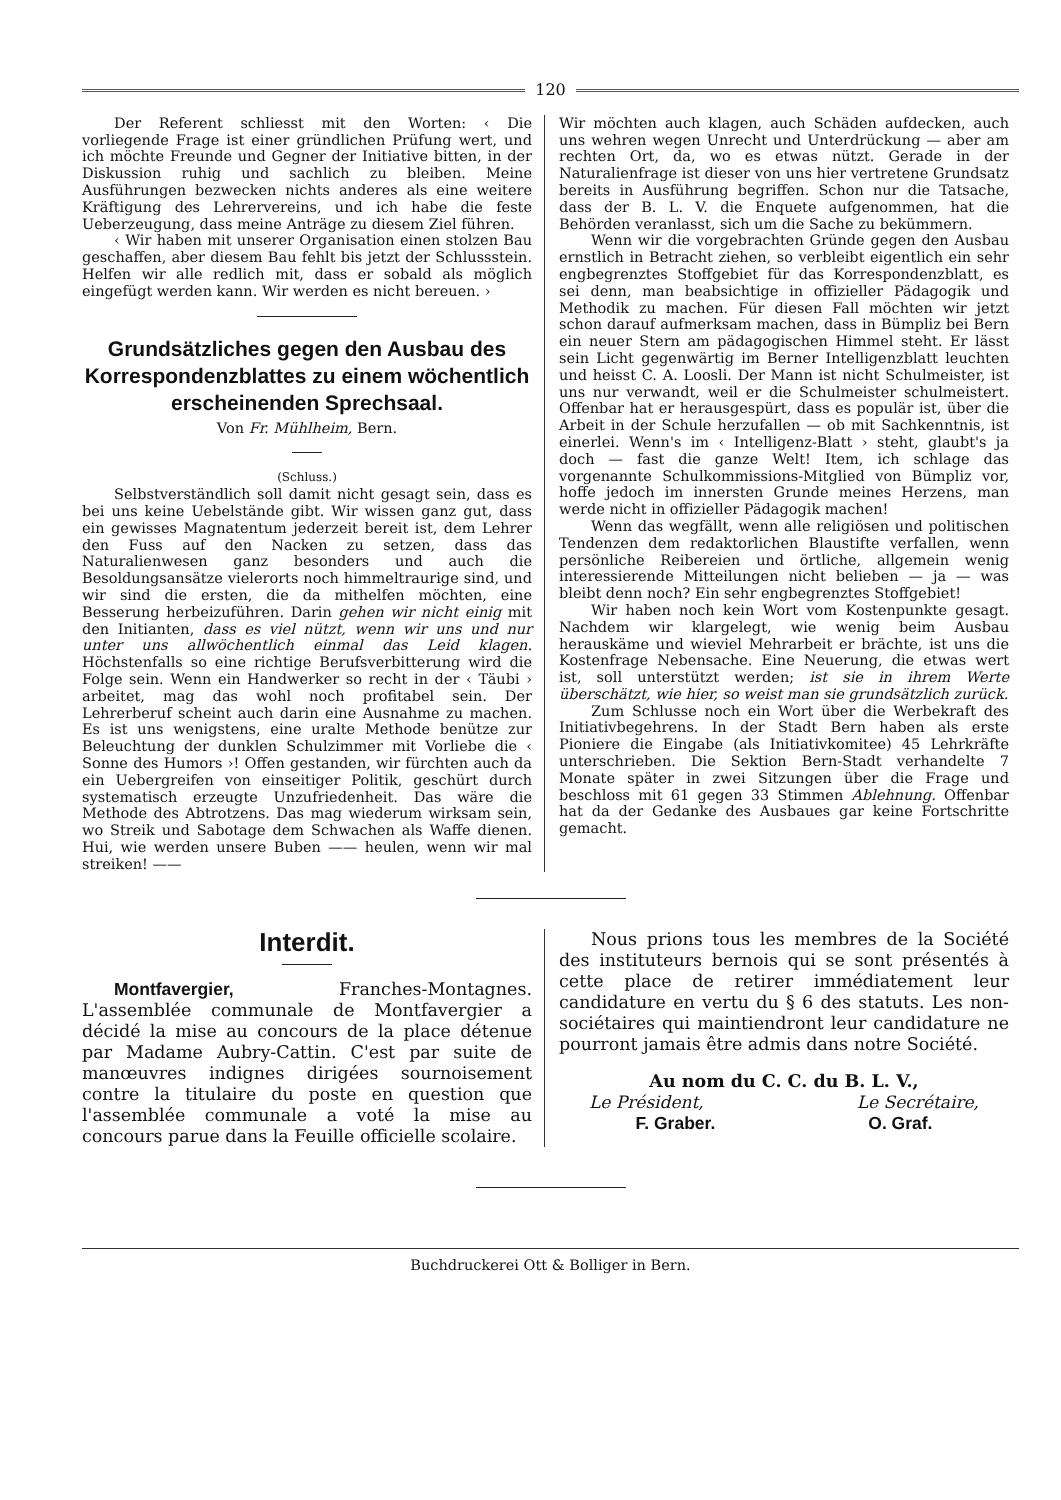120
Der Referent schliesst mit den Worten: ‹ Die vorliegende Frage ist einer gründlichen Prüfung wert, und ich möchte Freunde und Gegner der Initiative bitten, in der Diskussion ruhig und sachlich zu bleiben. Meine Ausführungen bezwecken nichts anderes als eine weitere Kräftigung des Lehrervereins, und ich habe die feste Ueberzeugung, dass meine Anträge zu diesem Ziel führen.
‹ Wir haben mit unserer Organisation einen stolzen Bau geschaffen, aber diesem Bau fehlt bis jetzt der Schlussstein. Helfen wir alle redlich mit, dass er sobald als möglich eingefügt werden kann. Wir werden es nicht bereuen. ›
Grundsätzliches gegen den Ausbau des Korrespondenzblattes zu einem wöchentlich erscheinenden Sprechsaal.
Von Fr. Mühlheim, Bern.
(Schluss.)
Selbstverständlich soll damit nicht gesagt sein, dass es bei uns keine Uebelstände gibt. Wir wissen ganz gut, dass ein gewisses Magnatentum jederzeit bereit ist, dem Lehrer den Fuss auf den Nacken zu setzen, dass das Naturalienwesen ganz besonders und auch die Besoldungsansätze vielerorts noch himmeltraurige sind, und wir sind die ersten, die da mithelfen möchten, eine Besserung herbeizuführen. Darin gehen wir nicht einig mit den Initianten, dass es viel nützt, wenn wir uns und nur unter uns allwöchentlich einmal das Leid klagen. Höchstenfalls so eine richtige Berufsverbitterung wird die Folge sein. Wenn ein Handwerker so recht in der ‹ Täubi › arbeitet, mag das wohl noch profitabel sein. Der Lehrerberuf scheint auch darin eine Ausnahme zu machen. Es ist uns wenigstens, eine uralte Methode benütze zur Beleuchtung der dunklen Schulzimmer mit Vorliebe die ‹ Sonne des Humors ›! Offen gestanden, wir fürchten auch da ein Uebergreifen von einseitiger Politik, geschürt durch systematisch erzeugte Unzufriedenheit. Das wäre die Methode des Abtrotzens. Das mag wiederum wirksam sein, wo Streik und Sabotage dem Schwachen als Waffe dienen. Hui, wie werden unsere Buben —— heulen, wenn wir mal streiken! ——
Wir möchten auch klagen, auch Schäden aufdecken, auch uns wehren wegen Unrecht und Unterdrückung — aber am rechten Ort, da, wo es etwas nützt. Gerade in der Naturalienfrage ist dieser von uns hier vertretene Grundsatz bereits in Ausführung begriffen. Schon nur die Tatsache, dass der B. L. V. die Enquete aufgenommen, hat die Behörden veranlasst, sich um die Sache zu bekümmern.
Wenn wir die vorgebrachten Gründe gegen den Ausbau ernstlich in Betracht ziehen, so verbleibt eigentlich ein sehr engbegrenztes Stoffgebiet für das Korrespondenzblatt, es sei denn, man beabsichtige in offizieller Pädagogik und Methodik zu machen. Für diesen Fall möchten wir jetzt schon darauf aufmerksam machen, dass in Bümpliz bei Bern ein neuer Stern am pädagogischen Himmel steht. Er lässt sein Licht gegenwärtig im Berner Intelligenzblatt leuchten und heisst C. A. Loosli. Der Mann ist nicht Schulmeister, ist uns nur verwandt, weil er die Schulmeister schulmeistert. Offenbar hat er herausgespürt, dass es populär ist, über die Arbeit in der Schule herzufallen — ob mit Sachkenntnis, ist einerlei. Wenn's im ‹ Intelligenz-Blatt › steht, glaubt's ja doch — fast die ganze Welt! Item, ich schlage das vorgenannte Schulkommissions-Mitglied von Bümpliz vor, hoffe jedoch im innersten Grunde meines Herzens, man werde nicht in offizieller Pädagogik machen!
Wenn das wegfällt, wenn alle religiösen und politischen Tendenzen dem redaktorlichen Blaustifte verfallen, wenn persönliche Reibereien und örtliche, allgemein wenig interessierende Mitteilungen nicht belieben — ja — was bleibt denn noch? Ein sehr engbegrenztes Stoffgebiet!
Wir haben noch kein Wort vom Kostenpunkte gesagt. Nachdem wir klargelegt, wie wenig beim Ausbau herauskäme und wieviel Mehrarbeit er brächte, ist uns die Kostenfrage Nebensache. Eine Neuerung, die etwas wert ist, soll unterstützt werden; ist sie in ihrem Werte überschätzt, wie hier, so weist man sie grundsätzlich zurück.
Zum Schlusse noch ein Wort über die Werbekraft des Initiativbegehrens. In der Stadt Bern haben als erste Pioniere die Eingabe (als Initiativkomitee) 45 Lehrkräfte unterschrieben. Die Sektion Bern-Stadt verhandelte 7 Monate später in zwei Sitzungen über die Frage und beschloss mit 61 gegen 33 Stimmen Ablehnung. Offenbar hat da der Gedanke des Ausbaues gar keine Fortschritte gemacht.
Interdit.
Montfavergier, Franches-Montagnes. L'assemblée communale de Montfavergier a décidé la mise au concours de la place détenue par Madame Aubry-Cattin. C'est par suite de manœuvres indignes dirigées sournoisement contre la titulaire du poste en question que l'assemblée communale a voté la mise au concours parue dans la Feuille officielle scolaire.
Nous prions tous les membres de la Société des instituteurs bernois qui se sont présentés à cette place de retirer immédiatement leur candidature en vertu du § 6 des statuts. Les non-sociétaires qui maintiendront leur candidature ne pourront jamais être admis dans notre Société.
Au nom du C. C. du B. L. V.,
Le Président, Le Secrétaire,
F. Graber. O. Graf.
Buchdruckerei Ott & Bolliger in Bern.